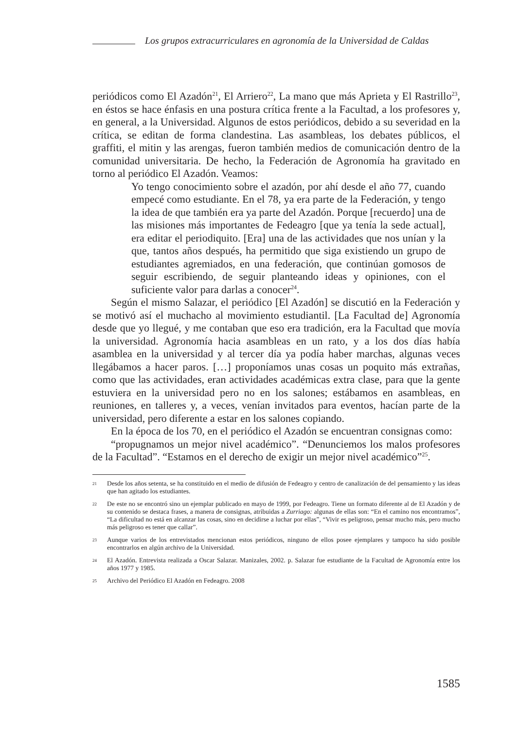Los grupos extracurriculares en agronomía de la Universidad de Caldas
periódicos como El Azadón<sup>21</sup>, El Arriero<sup>22</sup>, La mano que más Aprieta y El Rastrillo<sup>23</sup>, en éstos se hace énfasis en una postura crítica frente a la Facultad, a los profesores y, en general, a la Universidad. Algunos de estos periódicos, debido a su severidad en la crítica, se editan de forma clandestina. Las asambleas, los debates públicos, el graffiti, el mitin y las arengas, fueron también medios de comunicación dentro de la comunidad universitaria. De hecho, la Federación de Agronomía ha gravitado en torno al periódico El Azadón. Veamos:
Yo tengo conocimiento sobre el azadón, por ahí desde el año 77, cuando empecé como estudiante. En el 78, ya era parte de la Federación, y tengo la idea de que también era ya parte del Azadón. Porque [recuerdo] una de las misiones más importantes de Fedeagro [que ya tenía la sede actual], era editar el periodiquito. [Era] una de las actividades que nos unían y la que, tantos años después, ha permitido que siga existiendo un grupo de estudiantes agremiados, en una federación, que continúan gomosos de seguir escribiendo, de seguir planteando ideas y opiniones, con el suficiente valor para darlas a conocer<sup>24</sup>.
Según el mismo Salazar, el periódico [El Azadón] se discutió en la Federación y se motivó así el muchacho al movimiento estudiantil. [La Facultad de] Agronomía desde que yo llegué, y me contaban que eso era tradición, era la Facultad que movía la universidad. Agronomía hacia asambleas en un rato, y a los dos días había asamblea en la universidad y al tercer día ya podía haber marchas, algunas veces llegábamos a hacer paros. […] proponíamos unas cosas un poquito más extrañas, como que las actividades, eran actividades académicas extra clase, para que la gente estuviera en la universidad pero no en los salones; estábamos en asambleas, en reuniones, en talleres y, a veces, venían invitados para eventos, hacían parte de la universidad, pero diferente a estar en los salones copiando.
En la época de los 70, en el periódico el Azadón se encuentran consignas como:
“propugnamos un mejor nivel académico”. “Denunciemos los malos profesores de la Facultad”. “Estamos en el derecho de exigir un mejor nivel académico”<sup>25</sup>.
21 Desde los años setenta, se ha constituido en el medio de difusión de Fedeagro y centro de canalización de del pensamiento y las ideas que han agitado los estudiantes.
22 De este no se encontró sino un ejemplar publicado en mayo de 1999, por Fedeagro. Tiene un formato diferente al de El Azadón y de su contenido se destaca frases, a manera de consignas, atribuidas a Zurriago: algunas de ellas son: “En el camino nos encontramos”, “La dificultad no está en alcanzar las cosas, sino en decidirse a luchar por ellas”, “Vivir es peligroso, pensar mucho más, pero mucho más peligroso es tener que callar”.
23 Aunque varios de los entrevistados mencionan estos periódicos, ninguno de ellos posee ejemplares y tampoco ha sido posible encontrarlos en algún archivo de la Universidad.
24 El Azadón. Entrevista realizada a Oscar Salazar. Manizales, 2002. p. Salazar fue estudiante de la Facultad de Agronomía entre los años 1977 y 1985.
25 Archivo del Periódico El Azadón en Fedeagro. 2008
1585